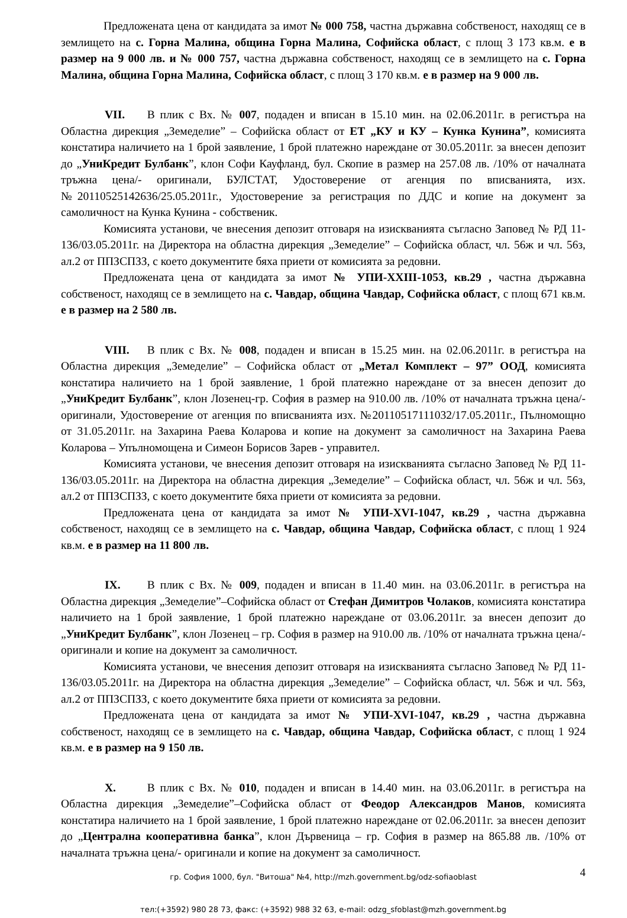Предложената цена от кандидата за имот № 000 758, частна държавна собственост, находящ се в землището на с. Горна Малина, община Горна Малина, Софийска област, с площ 3 173 кв.м. е в размер на 9 000 лв. и № 000 757, частна държавна собственост, находящ се в землището на с. Горна Малина, община Горна Малина, Софийска област, с площ 3 170 кв.м. е в размер на 9 000 лв.
VII. В плик с Вх. № 007, подаден и вписан в 15.10 мин. на 02.06.2011г. в регистъра на Областна дирекция „Земеделие” – Софийска област от ЕТ „КУ и КУ – Кунка Кунина”, комисията констатира наличието на 1 брой заявление, 1 брой платежно нареждане от 30.05.2011г. за внесен депозит до „УниКредит Булбанк”, клон Софи Кауфланд, бул. Скопие в размер на 257.08 лв. /10% от началната тръжна цена/- оригинали, БУЛСТАТ, Удостоверение от агенция по вписванията, изх. №20110525142636/25.05.2011г., Удостоверение за регистрация по ДДС и копие на документ за самоличност на Кунка Кунина - собственик.
Комисията установи, че внесения депозит отговаря на изискванията съгласно Заповед № РД 11-136/03.05.2011г. на Директора на областна дирекция „Земеделие” – Софийска област, чл. 56ж и чл. 56з, ал.2 от ППЗСПЗЗ, с което документите бяха приети от комисията за редовни.
Предложената цена от кандидата за имот № УПИ-ХХIII-1053, кв.29 , частна държавна собственост, находящ се в землището на с. Чавдар, община Чавдар, Софийска област, с площ 671 кв.м. е в размер на 2 580 лв.
VIII. В плик с Вх. № 008, подаден и вписан в 15.25 мин. на 02.06.2011г. в регистъра на Областна дирекция „Земеделие” – Софийска област от „Метал Комплект – 97” ООД, комисията констатира наличието на 1 брой заявление, 1 брой платежно нареждане от за внесен депозит до „УниКредит Булбанк”, клон Лозенец-гр. София в размер на 910.00 лв. /10% от началната тръжна цена/- оригинали, Удостоверение от агенция по вписванията изх. №20110517111032/17.05.2011г., Пълномощно от 31.05.2011г. на Захарина Раева Коларова и копие на документ за самоличност на Захарина Раева Коларова – Упълномощена и Симеон Борисов Зарев - управител.
Комисията установи, че внесения депозит отговаря на изискванията съгласно Заповед № РД 11-136/03.05.2011г. на Директора на областна дирекция „Земеделие” – Софийска област, чл. 56ж и чл. 56з, ал.2 от ППЗСПЗЗ, с което документите бяха приети от комисията за редовни.
Предложената цена от кандидата за имот № УПИ-ХVI-1047, кв.29 , частна държавна собственост, находящ се в землището на с. Чавдар, община Чавдар, Софийска област, с площ 1 924 кв.м. е в размер на 11 800 лв.
IX. В плик с Вх. № 009, подаден и вписан в 11.40 мин. на 03.06.2011г. в регистъра на Областна дирекция „Земеделие”–Софийска област от Стефан Димитров Чолаков, комисията констатира наличието на 1 брой заявление, 1 брой платежно нареждане от 03.06.2011г. за внесен депозит до „УниКредит Булбанк”, клон Лозенец – гр. София в размер на 910.00 лв. /10% от началната тръжна цена/- оригинали и копие на документ за самоличност.
Комисията установи, че внесения депозит отговаря на изискванията съгласно Заповед № РД 11-136/03.05.2011г. на Директора на областна дирекция „Земеделие” – Софийска област, чл. 56ж и чл. 56з, ал.2 от ППЗСПЗЗ, с което документите бяха приети от комисията за редовни.
Предложената цена от кандидата за имот № УПИ-ХVI-1047, кв.29 , частна държавна собственост, находящ се в землището на с. Чавдар, община Чавдар, Софийска област, с площ 1 924 кв.м. е в размер на 9 150 лв.
X. В плик с Вх. № 010, подаден и вписан в 14.40 мин. на 03.06.2011г. в регистъра на Областна дирекция „Земеделие”–Софийска област от Феодор Александров Манов, комисията констатира наличието на 1 брой заявление, 1 брой платежно нареждане от 02.06.2011г. за внесен депозит до „Централна кооперативна банка”, клон Дървеница – гр. София в размер на 865.88 лв. /10% от началната тръжна цена/- оригинали и копие на документ за самоличност.
4 гр. София 1000, бул. "Витоша" №4, http://mzh.government.bg/odz-sofiaoblast
тел:(+3592) 980 28 73, факс: (+3592) 988 32 63, e-mail: odzg_sfoblast@mzh.government.bg